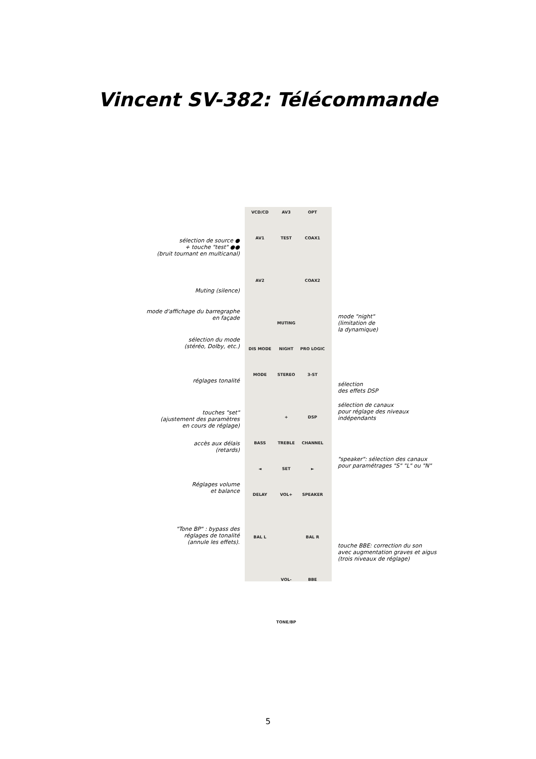Vincent SV-382: Télécommande
sélection de source ●
+ touche "test" ●●
(bruit tournant en multicanal)
Muting (silence)
mode d'affichage du barregraphe
en façade
sélection du mode
(stéréo, Dolby, etc.)
réglages tonalité
touches "set"
(ajustement des paramètres
en cours de réglage)
accès aux délais
(retards)
Réglages volume
et balance
"Tone BP" : bypass des
réglages de tonalité
(annule les effets).
VCD/CD AV3 OPT AV1 TEST COAX1 AV2 COAX2 MUTING DIS MODE NIGHT PRO LOGIC MODE STEREO 3-ST + DSP BASS TREBLE CHANNEL ◄ SET ► DELAY VOL+ SPEAKER BAL L BAL R VOL- BBE TONE/BP
mode "night"
(limitation de
la dynamique)
sélection
des effets DSP
sélection de canaux
pour réglage des niveaux
indépendants
"speaker": sélection des canaux
pour paramétrages "S" "L" ou "N"
touche BBE: correction du son
avec augmentation graves et aigus
(trois niveaux de réglage)
5